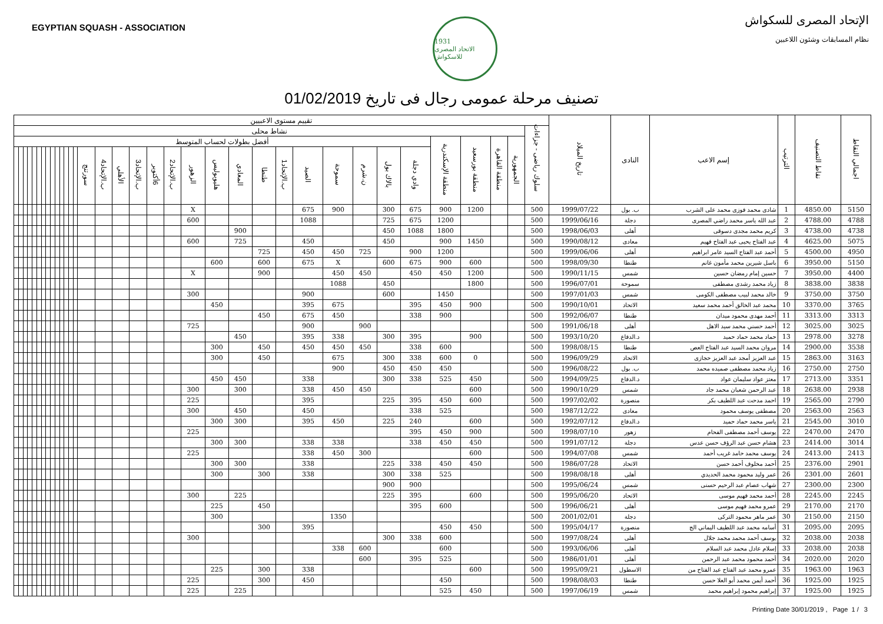EGYPTIAN SQUASH - ASSOCIATION
1931
الاتحاد المصرى للاسكواش
الإتحاد المصرى للسكواش
نظام المسابقات وشئون اللاعبين
تصنيف مرحلة عمومى رجال فى تاريخ 01/02/2019
| اجمالي النقاط | نقاط التصنيف | الترتيب | إسم الاعب | النادى | تاريخ الميلاد | تقييم مستوى الاعبيين | | | | | | | | | | | | | | | | | | | | | | | | | | | | | | | | | | |
| --- | --- | --- | --- | --- | --- | --- | --- | --- | --- | --- | --- | --- | --- | --- | --- | --- | --- | --- | --- | --- | --- | --- | --- | --- | --- | --- | --- | --- | --- | --- | --- | --- | --- | --- | --- | --- | --- | --- | --- | --- |
| | | | | | | سلوك رياضى - جزاءات | نشاط محلى | | | | | | | | | | | | | | | | | | | | | | | | | | | | | | | | | |
| | | | | | | | الجمهورية | منطقة القاهرة | منطقة بورسعيد | منطقة الإسكندرية | أفضل بطولات لحساب المتوسط | | | | | | | | | | | | | | | | | | | | | | | | | | | | | |
| | | | | | | | | | | | وادي دجلة | بالاك بول | ن.شرم | سموحة | الصيد | ب.الإتحاد1 | طنطا | المعادي | هليوبوليس | الزهور | ب.الإتحاد2 | 6أكتوبر | ب.الإتحاد3 | الأهلي | ب.الإتحاد4 | سورتنج | | | | | | | | | | | | | | |
| 5150 | 4850.00 | 1 | شادى محمد فوزى محمد على الشرب | ب. بول | 1999/07/22 | 500 | | | 1200 | 900 | 675 | 300 | | 900 | 675 | | | | | X | | | | | | | | | | | | | | | | | | | | |
| 4788 | 4788.00 | 2 | عبد الله ياسر محمد راضي المصرى | دجلة | 1999/06/16 | 500 | | | | 1200 | 675 | 725 | | | 1088 | | | | | 600 | | | | | | | | | | | | | | | | | | | | |
| 4738 | 4738.00 | 3 | كريم محمد مجدى دسوقى | أهلى | 1998/06/03 | 500 | | | | 1800 | 1088 | 450 | | | | | | 900 | | | | | | | | | | | | | | | | | | | | | | |
| 5075 | 4625.00 | 4 | عبد الفتاح يحيى عبد الفتاح فهيم | معادى | 1990/08/12 | 500 | | | 1450 | 900 | | 450 | | | 450 | | | 725 | | 600 | | | | | | | | | | | | | | | | | | | | |
| 4950 | 4500.00 | 5 | أحمد عبد الفتاح السيد عامر ابراهيم | أهلى | 1999/06/06 | 500 | | | | 1200 | 900 | | 725 | 450 | 450 | | 725 | | | | | | | | | | | | | | | | | | | | | | | |
| 5150 | 3950.00 | 6 | باسل شيرين محمد مأمون غانم | طنطا | 1998/09/30 | 500 | | | 600 | 900 | 675 | 600 | | X | 675 | | 600 | | 600 | | | | | | | | | | | | | | | | | | | | | |
| 4400 | 3950.00 | 7 | حسين إمام رمضان حسين | شمس | 1990/11/15 | 500 | | | 1200 | 450 | 450 | | 450 | 450 | | | 900 | | | X | | | | | | | | | | | | | | | | | | | | |
| 3838 | 3838.00 | 8 | زياد محمد رشدى مصطفى | سموحة | 1996/07/01 | 500 | | | 1800 | | | 450 | | 1088 | | | | | | | | | | | | | | | | | | | | | | | | | | |
| 3750 | 3750.00 | 9 | خالد محمد لبيب مصطفى الكومى | شمس | 1997/01/03 | 500 | | | | 1450 | | 600 | | | 900 | | | | | 300 | | | | | | | | | | | | | | | | | | | | |
| 3765 | 3370.00 | 10 | محمد عبد الخالق أحمد محمد سعيد | الاتحاد | 1990/10/01 | 500 | | | 900 | 450 | 395 | | | 675 | 395 | | | | 450 | | | | | | | | | | | | | | | | | | | | | |
| 3313 | 3313.00 | 11 | أحمد مهدى محمود ميدان | طنطا | 1992/06/07 | 500 | | | | 900 | 338 | | | 450 | 675 | | 450 | | | | | | | | | | | | | | | | | | | | | | | |
| 3025 | 3025.00 | 12 | أحمد حسني محمد سيد الاهل | أهلى | 1991/06/18 | 500 | | | | | | | 900 | | 900 | | | | | 725 | | | | | | | | | | | | | | | | | | | | |
| 3278 | 2978.00 | 13 | حماد محمد حماد حميد | د.الدفاع | 1993/10/20 | 500 | | | 900 | | 395 | 300 | | 338 | 395 | | | 450 | | | | | | | | | | | | | | | | | | | | | | |
| 3538 | 2900.00 | 14 | مروان محمد السيد عبد الفتاح العص | طنطا | 1998/08/15 | 500 | | | | 600 | 338 | | 450 | 450 | 450 | | 450 | | 300 | | | | | | | | | | | | | | | | | | | | | |
| 3163 | 2863.00 | 15 | عبد العزيز أمجد عبد العزيز حجازى | الاتحاد | 1996/09/29 | 500 | | | 0 | 600 | 338 | 300 | | 675 | | | 450 | | 300 | | | | | | | | | | | | | | | | | | | | | |
| 2750 | 2750.00 | 16 | زياد محمد مصطفى صميده محمد | ب. بول | 1996/08/22 | 500 | | | | 450 | 450 | 450 | | 900 | | | | | | | | | | | | | | | | | | | | | | | | | | |
| 3351 | 2713.00 | 17 | معتز عواد سليمان عواد | د.الدفاع | 1994/09/25 | 500 | | | 450 | 525 | 338 | 300 | | | 338 | | | 450 | 450 | | | | | | | | | | | | | | | | | | | | | |
| 2938 | 2638.00 | 18 | عبد الرحمن شعبان محمد جاد | شمس | 1990/10/29 | 500 | | | 600 | | | | 450 | 450 | 338 | | | 300 | | 300 | | | | | | | | | | | | | | | | | | | | |
| 2790 | 2565.00 | 19 | احمد مدحت عبد اللطيف بكر | منصورة | 1997/02/02 | 500 | | | 600 | 450 | 395 | 225 | | | 395 | | | | | 225 | | | | | | | | | | | | | | | | | | | | |
| 2563 | 2563.00 | 20 | مصطفى يوسف محمود | معادى | 1987/12/22 | 500 | | | | 525 | 338 | | | | 450 | | | 450 | | 300 | | | | | | | | | | | | | | | | | | | | |
| 3010 | 2545.00 | 21 | ياسر محمد حماد حميد | د.الدفاع | 1992/07/12 | 500 | | | 600 | | 240 | 225 | | 450 | 395 | | | 300 | 300 | | | | | | | | | | | | | | | | | | | | | |
| 2470 | 2470.00 | 22 | يوسف أحمد مصطفى الفحام | زهور | 1998/07/10 | 500 | | | 900 | 450 | 395 | | | | | | | | | 225 | | | | | | | | | | | | | | | | | | | | |
| 3014 | 2414.00 | 23 | هشام حسن عبد الرؤف حسن عدس | دجلة | 1991/07/12 | 500 | | | 450 | 450 | 338 | | | 338 | 338 | | | 300 | 300 | | | | | | | | | | | | | | | | | | | | | |
| 2413 | 2413.00 | 24 | يوسف محمد حامد غريب أحمد | شمس | 1994/07/08 | 500 | | | 600 | | | | 300 | 450 | 338 | | | | | 225 | | | | | | | | | | | | | | | | | | | | |
| 2901 | 2376.00 | 25 | أحمد مخلوف أحمد حسن | الاتحاد | 1986/07/28 | 500 | | | 450 | 450 | 338 | 225 | | | 338 | | | 300 | 300 | | | | | | | | | | | | | | | | | | | | | |
| 2601 | 2301.00 | 26 | عمر وليد محمود محمد الحديدي | أهلى | 1998/08/18 | 500 | | | | 525 | 338 | 300 | | | 338 | | 300 | | 300 | | | | | | | | | | | | | | | | | | | | | |
| 2300 | 2300.00 | 27 | شهاب عصام عبد الرحيم حسنى | شمس | 1995/06/24 | 500 | | | | | 900 | 900 | | | | | | | | | | | | | | | | | | | | | | | | | | | | |
| 2245 | 2245.00 | 28 | أحمد محمد فهيم موسى | الاتحاد | 1995/06/20 | 500 | | | 600 | | 395 | 225 | | | | | | 225 | | 300 | | | | | | | | | | | | | | | | | | | | |
| 2170 | 2170.00 | 29 | عمرو محمد فهيم موسى | أهلى | 1996/06/21 | 500 | | | | 600 | 395 | | | | | | 450 | | 225 | | | | | | | | | | | | | | | | | | | | | |
| 2150 | 2150.00 | 30 | عمر ماهر محمود التركى | دجلة | 2001/02/01 | 500 | | | | | | | | 1350 | | | | | 300 | | | | | | | | | | | | | | | | | | | | | |
| 2095 | 2095.00 | 31 | أسامه محمد عبد اللطيف اليماني الج | منصورة | 1995/04/17 | 500 | | | 450 | 450 | | | | | 395 | | 300 | | | | | | | | | | | | | | | | | | | | | | | |
| 2038 | 2038.00 | 32 | يوسف أحمد محمد محمد جلال | أهلى | 1997/08/24 | 500 | | | | 600 | 338 | 300 | | | | | | | | 300 | | | | | | | | | | | | | | | | | | | | |
| 2038 | 2038.00 | 33 | إسلام عادل محمد عبد السلام | أهلى | 1993/06/06 | 500 | | | | 600 | | | 600 | 338 | | | | | | | | | | | | | | | | | | | | | | | | | | |
| 2020 | 2020.00 | 34 | أحمد محمود محمد عبد الرحمن | أهلى | 1986/01/01 | 500 | | | | 525 | 395 | | 600 | | | | | | | | | | | | | | | | | | | | | | | | | | | |
| 1963 | 1963.00 | 35 | عمرو محمد عبد الفتاح عبد الفتاح من | الاسطول | 1995/09/21 | 500 | | | 600 | | | | | | 338 | | 300 | | 225 | | | | | | | | | | | | | | | | | | | | | |
| 1925 | 1925.00 | 36 | أحمد أيمن محمد أبو العلا حسن | طنطا | 1998/08/03 | 500 | | | | 450 | | | | | 450 | | 300 | | | 225 | | | | | | | | | | | | | | | | | | | | |
| 1925 | 1925.00 | 37 | إبراهيم محمود إبراهيم محمد | شمس | 1997/06/19 | 500 | | | 450 | 525 | | | | | | | | 225 | | 225 | | | | | | | | | | | | | | | | | | | | |
Printing Date 30/01/2019 , Page 1 / 3